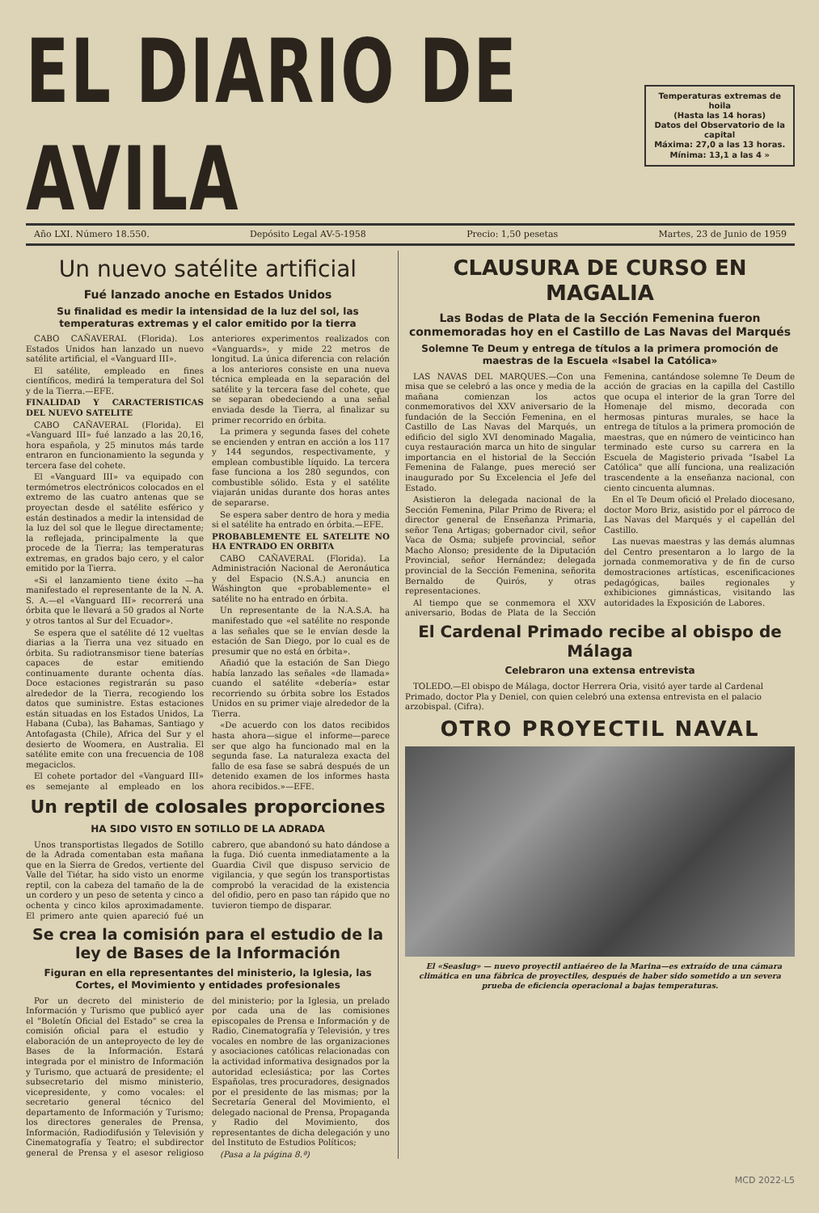EL DIARIO DE AVILA
Temperaturas extremas de hoila
(Hasta las 14 horas)
Datos del Observatorio de la capital
Máxima: 27,0 a las 13 horas.
Mínima: 13,1 a las 4 »
Año LXI. Número 18.550. Depósito Legal AV-5-1958 Precio: 1,50 pesetas Martes, 23 de Junio de 1959
Un nuevo satélite artificial
Fué lanzado anoche en Estados Unidos
Su finalidad es medir la intensidad de la luz del sol, las temperaturas extremas y el calor emitido por la tierra
CABO CAÑAVERAL (Florida). Los Estados Unidos han lanzado un nuevo satélite artificial, el «Vanguard III».
El satélite, empleado en fines científicos, medirá la temperatura del Sol y de la Tierra.—EFE.
FINALIDAD Y CARACTERISTICAS DEL NUEVO SATELITE
CABO CAÑAVERAL (Florida). El «Vanguard III» fué lanzado a las 20,16, hora española, y 25 minutos más tarde entraron en funcionamiento la segunda y tercera fase del cohete.
El «Vanguard III» va equipado con termómetros electrónicos colocados en el extremo de las cuatro antenas que se proyectan desde el satélite esférico y están destinados a medir la intensidad de la luz del sol que le llegue directamente; la reflejada, principalmente la que procede de la Tierra; las temperaturas extremas, en grados bajo cero, y el calor emitido por la Tierra.
«Si el lanzamiento tiene éxito —ha manifestado el representante de la N. A. S. A.—el «Vanguard III» recorrerá una órbita que le llevará a 50 grados al Norte y otros tantos al Sur del Ecuador».
Se espera que el satélite dé 12 vueltas diarias a la Tierra una vez situado en órbita. Su radiotransmisor tiene baterías capaces de estar emitiendo continuamente durante ochenta días. Doce estaciones registrarán su paso alrededor de la Tierra, recogiendo los datos que suministre. Estas estaciones están situadas en los Estados Unidos, La Habana (Cuba), las Bahamas, Santiago y Antofagasta (Chile), Africa del Sur y el desierto de Woomera, en Australia. El satélite emite con una frecuencia de 108 megaciclos.
El cohete portador del «Vanguard III» es semejante al empleado en los anteriores experimentos realizados con «Vanguards», y mide 22 metros de longitud. La única diferencia con relación a los anteriores consiste en una nueva técnica empleada en la separación del satélite y la tercera fase del cohete, que se separan obedeciendo a una señal enviada desde la Tierra, al finalizar su primer recorrido en órbita.
La primera y segunda fases del cohete se encienden y entran en acción a los 117 y 144 segundos, respectivamente, y emplean combustible líquido. La tercera fase funciona a los 280 segundos, con combustible sólido. Esta y el satélite viajarán unidas durante dos horas antes de separarse.
Se espera saber dentro de hora y media si el satélite ha entrado en órbita.—EFE.
PROBABLEMENTE EL SATELITE NO HA ENTRADO EN ORBITA
CABO CAÑAVERAL (Florida). La Administración Nacional de Aeronáutica y del Espacio (N.S.A.) anuncia en Wáshington que «probablemente» el satélite no ha entrado en órbita.
Un representante de la N.A.S.A. ha manifestado que «el satélite no responde a las señales que se le envían desde la estación de San Diego, por lo cual es de presumir que no está en órbita».
Añadió que la estación de San Diego había lanzado las señales «de llamada» cuando el satélite «debería» estar recorriendo su órbita sobre los Estados Unidos en su primer viaje alrededor de la Tierra.
«De acuerdo con los datos recibidos hasta ahora—sigue el informe—parece ser que algo ha funcionado mal en la segunda fase. La naturaleza exacta del fallo de esa fase se sabrá después de un detenido examen de los informes hasta ahora recibidos.»—EFE.
Un reptil de colosales proporciones
HA SIDO VISTO EN SOTILLO DE LA ADRADA
Unos transportistas llegados de Sotillo de la Adrada comentaban esta mañana que en la Sierra de Gredos, vertiente del Valle del Tiétar, ha sido visto un enorme reptil, con la cabeza del tamaño de la de un cordero y un peso de setenta y cinco a ochenta y cinco kilos aproximadamente. El primero ante quien apareció fué un cabrero, que abandonó su hato dándose a la fuga. Dió cuenta inmediatamente a la Guardia Civil que dispuso servicio de vigilancia, y que según los transportistas comprobó la veracidad de la existencia del ofidio, pero en paso tan rápido que no tuvieron tiempo de disparar.
Se crea la comisión para el estudio de la ley de Bases de la Información
Figuran en ella representantes del ministerio, la Iglesia, las Cortes, el Movimiento y entidades profesionales
Por un decreto del ministerio de Información y Turismo que publicó ayer el "Boletín Oficial del Estado" se crea la comisión oficial para el estudio y elaboración de un anteproyecto de ley de Bases de la Información. Estará integrada por el ministro de Información y Turismo, que actuará de presidente; el subsecretario del mismo ministerio, vicepresidente, y como vocales: el secretario general técnico del departamento de Información y Turismo; los directores generales de Prensa, Información, Radiodifusión y Televisión y Cinematografía y Teatro; el subdirector general de Prensa y el asesor religioso del ministerio; por la Iglesia, un prelado por cada una de las comisiones episcopales de Prensa e Información y de Radio, Cinematografía y Televisión, y tres vocales en nombre de las organizaciones y asociaciones católicas relacionadas con la actividad informativa designados por la autoridad eclesiástica; por las Cortes Españolas, tres procuradores, designados por el presidente de las mismas; por la Secretaría General del Movimiento, el delegado nacional de Prensa, Propaganda y Radio del Movimiento, dos representantes de dicha delegación y uno del Instituto de Estudios Políticos;
(Pasa a la página 8.ª)
CLAUSURA DE CURSO EN MAGALIA
Las Bodas de Plata de la Sección Femenina fueron conmemoradas hoy en el Castillo de Las Navas del Marqués
Solemne Te Deum y entrega de títulos a la primera promoción de maestras de la Escuela «Isabel la Católica»
LAS NAVAS DEL MARQUES.—Con una misa que se celebró a las once y media de la mañana comienzan los actos conmemorativos del XXV aniversario de la fundación de la Sección Femenina, en el Castillo de Las Navas del Marqués, un edificio del siglo XVI denominado Magalia, cuya restauración marca un hito de singular importancia en el historial de la Sección Femenina de Falange, pues mereció ser inaugurado por Su Excelencia el Jefe del Estado.
Asistieron la delegada nacional de la Sección Femenina, Pilar Primo de Rivera; el director general de Enseñanza Primaria, señor Tena Artigas; gobernador civil, señor Vaca de Osma; subjefe provincial, señor Macho Alonso; presidente de la Diputación Provincial, señor Hernández; delegada provincial de la Sección Femenina, señorita Bernaldo de Quirós, y otras representaciones.
Al tiempo que se conmemora el XXV aniversario, Bodas de Plata de la Sección Femenina, cantándose solemne Te Deum de acción de gracias en la capilla del Castillo que ocupa el interior de la gran Torre del Homenaje del mismo, decorada con hermosas pinturas murales, se hace la entrega de títulos a la primera promoción de maestras, que en número de veinticinco han terminado este curso su carrera en la Escuela de Magisterio privada "Isabel La Católica" que allí funciona, una realización trascendente a la enseñanza nacional, con ciento cincuenta alumnas.
En el Te Deum ofició el Prelado diocesano, doctor Moro Briz, asistido por el párroco de Las Navas del Marqués y el capellán del Castillo.
Las nuevas maestras y las demás alumnas del Centro presentaron a lo largo de la jornada conmemorativa y de fin de curso demostraciones artísticas, escenificaciones pedagógicas, bailes regionales y exhibiciones gimnásticas, visitando las autoridades la Exposición de Labores.
El Cardenal Primado recibe al obispo de Málaga
Celebraron una extensa entrevista
TOLEDO.—El obispo de Málaga, doctor Herrera Oria, visitó ayer tarde al Cardenal Primado, doctor Pla y Deniel, con quien celebró una extensa entrevista en el palacio arzobispal. (Cifra).
OTRO PROYECTIL NAVAL
El «Seaslug» — nuevo proyectil antiaéreo de la Marina—es extraído de una cámara climática en una fábrica de proyectiles, después de haber sido sometido a un severa prueba de eficiencia operacional a bajas temperaturas.
MCD 2022-L5